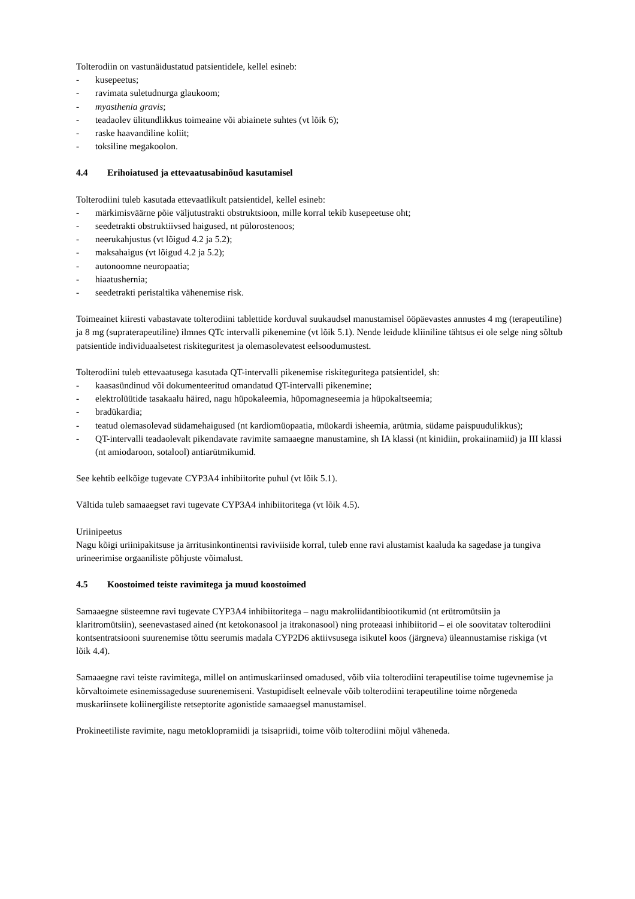Tolterodiin on vastunäidustatud patsientidele, kellel esineb:
- kusepeetus;
- ravimata suletudnurga glaukoom;
- myasthenia gravis;
- teadaolev ülitundlikkus toimeaine või abiainete suhtes (vt lõik 6);
- raske haavandiline koliit;
- toksiline megakoolon.
4.4 Erihoiatused ja ettevaatusabinõud kasutamisel
Tolterodiini tuleb kasutada ettevaatlikult patsientidel, kellel esineb:
- märkimisväärne põie väljutustrakti obstruktsioon, mille korral tekib kusepeetuse oht;
- seedetrakti obstruktiivsed haigused, nt pülorostenoos;
- neerukahjustus (vt lõigud 4.2 ja 5.2);
- maksahaigus (vt lõigud 4.2 ja 5.2);
- autonoomne neuropaatia;
- hiaatushernia;
- seedetrakti peristaltika vähenemise risk.
Toimeainet kiiresti vabastavate tolterodiini tablettide korduval suukaudsel manustamisel ööpäevastes annustes 4 mg (terapeutiline) ja 8 mg (supraterapeutiline) ilmnes QTc intervalli pikenemine (vt lõik 5.1). Nende leidude kliiniline tähtsus ei ole selge ning sõltub patsientide individuaalsetest riskiteguritest ja olemasolevatest eelsoodumustest.
Tolterodiini tuleb ettevaatusega kasutada QT-intervalli pikenemise riskiteguritega patsientidel, sh:
- kaasasündinud või dokumenteeritud omandatud QT-intervalli pikenemine;
- elektrolüütide tasakaalu häired, nagu hüpokaleemia, hüpomagneseemia ja hüpokaltseemia;
- bradükardia;
- teatud olemasolevad südamehaigused (nt kardiomüopaatia, müokardi isheemia, arütmia, südame paispuudulikkus);
- QT-intervalli teadaolevalt pikendavate ravimite samaaegne manustamine, sh IA klassi (nt kinidiin, prokaiinamiid) ja III klassi (nt amiodaroon, sotalool) antiarütmikumid.
See kehtib eelkõige tugevate CYP3A4 inhibiitorite puhul (vt lõik 5.1).
Vältida tuleb samaaegset ravi tugevate CYP3A4 inhibiitoritega (vt lõik 4.5).
Uriinipeetus
Nagu kõigi uriinipakitsuse ja ärritusinkontinentsi raviviiside korral, tuleb enne ravi alustamist kaaluda ka sagedase ja tungiva urineerimise orgaaniliste põhjuste võimalust.
4.5 Koostoimed teiste ravimitega ja muud koostoimed
Samaaegne süsteemne ravi tugevate CYP3A4 inhibiitoritega – nagu makroliidantibiootikumid (nt erütromütsiin ja klaritromütsiin), seenevastased ained (nt ketokonasool ja itrakonasool) ning proteaasi inhibiitorid – ei ole soovitatav tolterodiini kontsentratsiooni suurenemise tõttu seerumis madala CYP2D6 aktiivsusega isikutel koos (järgneva) üleannustamise riskiga (vt lõik 4.4).
Samaaegne ravi teiste ravimitega, millel on antimuskariinsed omadused, võib viia tolterodiini terapeutilise toime tugevnemise ja kõrvaltoimete esinemissageduse suurenemiseni. Vastupidiselt eelnevale võib tolterodiini terapeutiline toime nõrgeneda muskariinsete koliinergiliste retseptorite agonistide samaaegsel manustamisel.
Prokineetiliste ravimite, nagu metoklopramiidi ja tsisapriidi, toime võib tolterodiini mõjul väheneda.